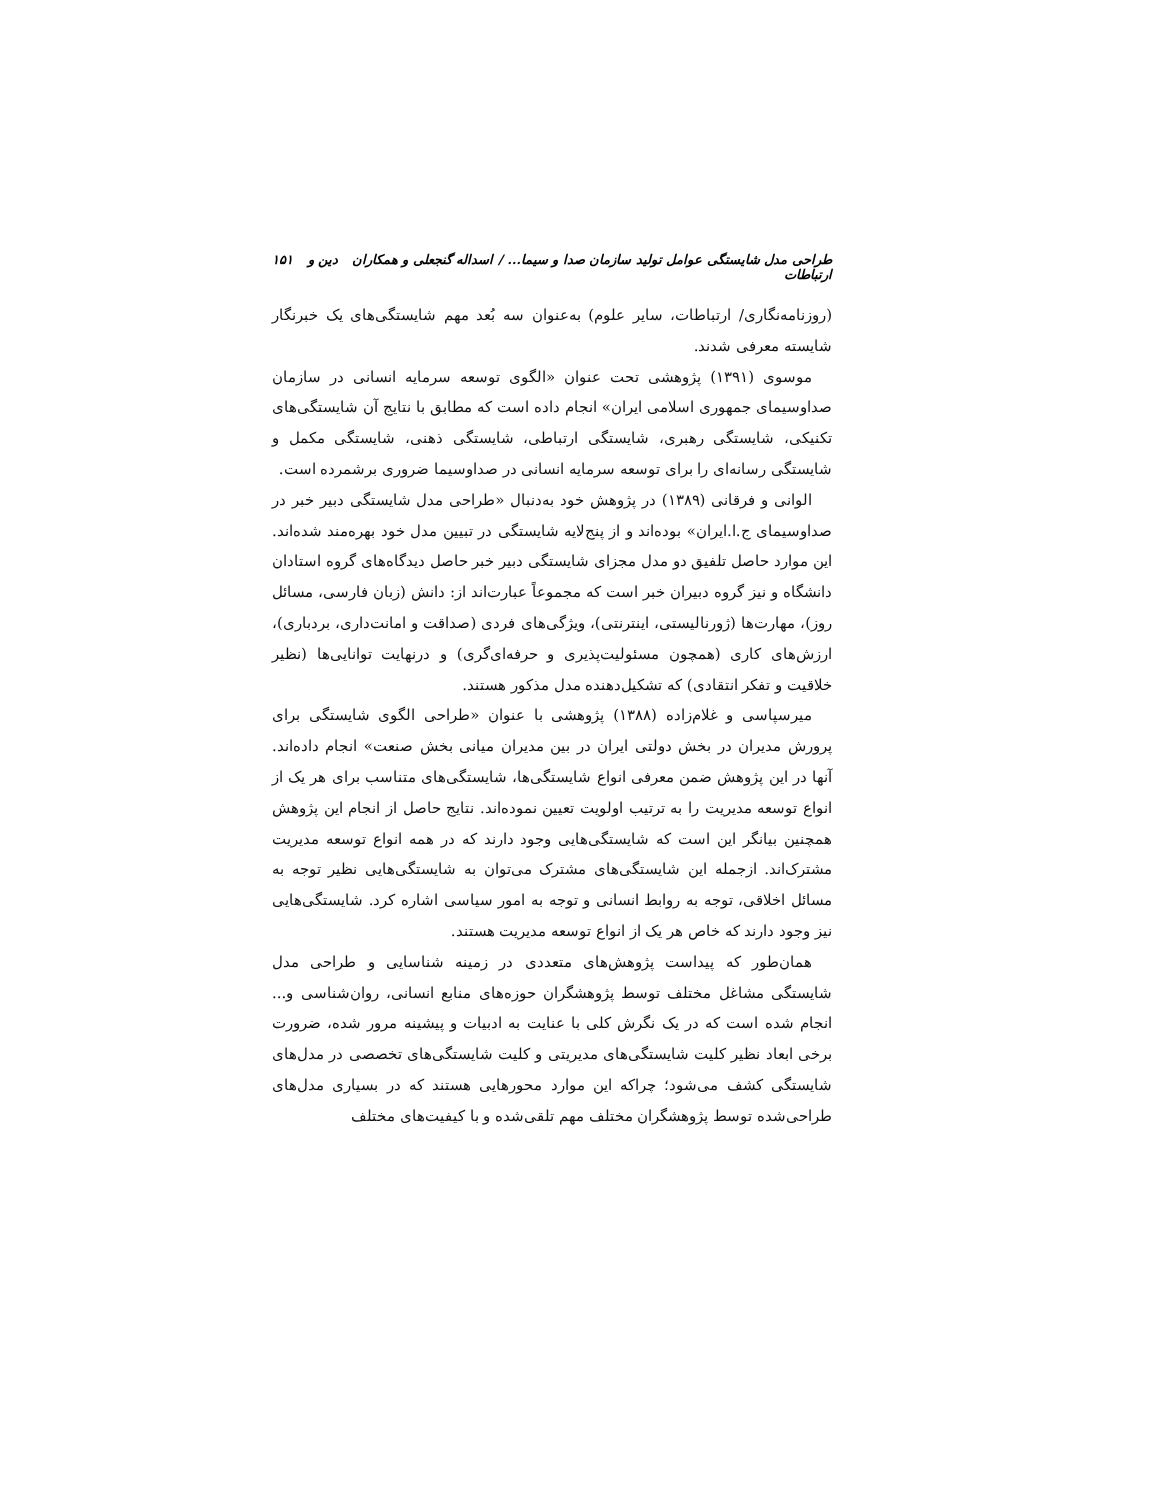طراحی مدل شایستگی عوامل تولید سازمان صدا و سیما... / اسداله گنجعلی و همکاران دین و ارتباطات ۱۵۱
(روزنامه‌نگاری/ ارتباطات، سایر علوم) به‌عنوان سه بُعد مهم شایستگی‌های یک خبرنگار شایسته معرفی شدند.
موسوی (۱۳۹۱) پژوهشی تحت عنوان «الگوی توسعه سرمایه انسانی در سازمان صداوسیمای جمهوری اسلامی ایران» انجام داده است که مطابق با نتایج آن شایستگی‌های تکنیکی، شایستگی رهبری، شایستگی ارتباطی، شایستگی ذهنی، شایستگی مکمل و شایستگی رسانه‌ای را برای توسعه سرمایه انسانی در صداوسیما ضروری برشمرده است.
الوانی و فرقانی (۱۳۸۹) در پژوهش خود به‌دنبال «طراحی مدل شایستگی دبیر خبر در صداوسیمای ج.ا.ایران» بوده‌اند و از پنج‌لایه شایستگی در تبیین مدل خود بهره‌مند شده‌اند. این موارد حاصل تلفیق دو مدل مجزای شایستگی دبیر خبر حاصل دیدگاه‌های گروه استادان دانشگاه و نیز گروه دبیران خبر است که مجموعاً عبارت‌اند از: دانش (زبان فارسی، مسائل روز)، مهارت‌ها (ژورنالیستی، اینترنتی)، ویژگی‌های فردی (صداقت و امانت‌داری، بردباری)، ارزش‌های کاری (همچون مسئولیت‌پذیری و حرفه‌ای‌گری) و درنهایت توانایی‌ها (نظیر خلاقیت و تفکر انتقادی) که تشکیل‌دهنده مدل مذکور هستند.
میرسپاسی و غلام‌زاده (۱۳۸۸) پژوهشی با عنوان «طراحی الگوی شایستگی برای پرورش مدیران در بخش دولتی ایران در بین مدیران میانی بخش صنعت» انجام داده‌اند. آنها در این پژوهش ضمن معرفی انواع شایستگی‌ها، شایستگی‌های متناسب برای هر یک از انواع توسعه مدیریت را به ترتیب اولویت تعیین نموده‌اند. نتایج حاصل از انجام این پژوهش همچنین بیانگر این است که شایستگی‌هایی وجود دارند که در همه انواع توسعه مدیریت مشترک‌اند. ازجمله این شایستگی‌های مشترک می‌توان به شایستگی‌هایی نظیر توجه به مسائل اخلاقی، توجه به روابط انسانی و توجه به امور سیاسی اشاره کرد. شایستگی‌هایی نیز وجود دارند که خاص هر یک از انواع توسعه مدیریت هستند.
همان‌طور که پیداست پژوهش‌های متعددی در زمینه شناسایی و طراحی مدل شایستگی مشاغل مختلف توسط پژوهشگران حوزه‌های منابع انسانی، روان‌شناسی و... انجام شده است که در یک نگرش کلی با عنایت به ادبیات و پیشینه مرور شده، ضرورت برخی ابعاد نظیر کلیت شایستگی‌های مدیریتی و کلیت شایستگی‌های تخصصی در مدل‌های شایستگی کشف می‌شود؛ چراکه این موارد محورهایی هستند که در بسیاری مدل‌های طراحی‌شده توسط پژوهشگران مختلف مهم تلقی‌شده و با کیفیت‌های مختلف